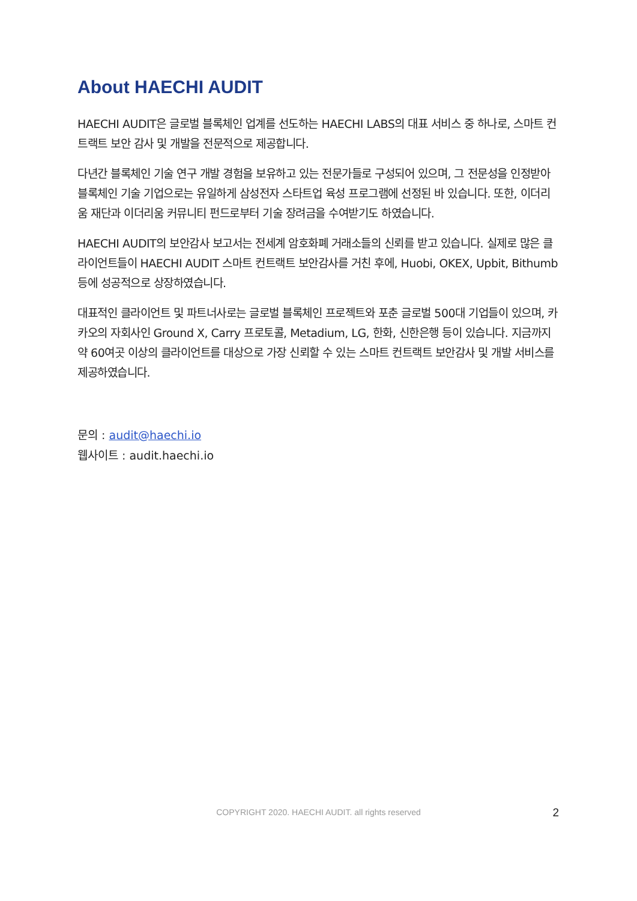About HAECHI AUDIT
HAECHI AUDIT은 글로벌 블록체인 업계를 선도하는 HAECHI LABS의 대표 서비스 중 하나로, 스마트 컨트랙트 보안 감사 및 개발을 전문적으로 제공합니다.
다년간 블록체인 기술 연구 개발 경험을 보유하고 있는 전문가들로 구성되어 있으며, 그 전문성을 인정받아 블록체인 기술 기업으로는 유일하게 삼성전자 스타트업 육성 프로그램에 선정된 바 있습니다. 또한, 이더리움 재단과 이더리움 커뮤니티 펀드로부터 기술 장려금을 수여받기도 하였습니다.
HAECHI AUDIT의 보안감사 보고서는 전세계 암호화폐 거래소들의 신뢰를 받고 있습니다. 실제로 많은 클라이언트들이 HAECHI AUDIT 스마트 컨트랙트 보안감사를 거친 후에, Huobi, OKEX, Upbit, Bithumb 등에 성공적으로 상장하였습니다.
대표적인 클라이언트 및 파트너사로는 글로벌 블록체인 프로젝트와 포춘 글로벌 500대 기업들이 있으며, 카카오의 자회사인 Ground X, Carry 프로토콜, Metadium, LG, 한화, 신한은행 등이 있습니다. 지금까지 약 60여곳 이상의 클라이언트를 대상으로 가장 신뢰할 수 있는 스마트 컨트랙트 보안감사 및 개발 서비스를 제공하였습니다.
문의 : audit@haechi.io
웹사이트 : audit.haechi.io
COPYRIGHT 2020. HAECHI AUDIT. all rights reserved
2